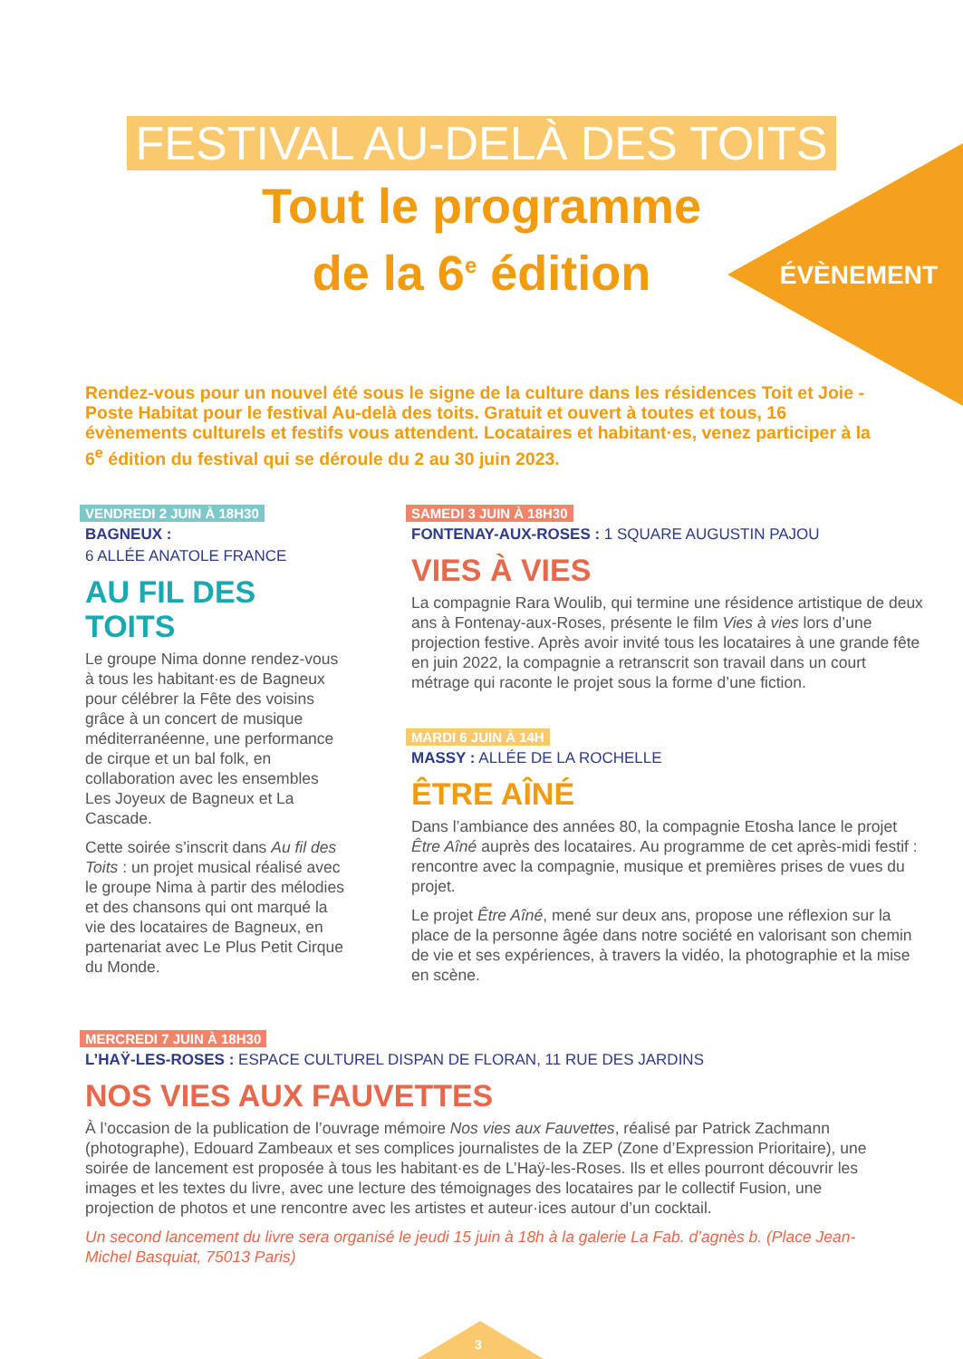ÉVÈNEMENT
FESTIVAL AU-DELÀ DES TOITS
Tout le programme
de la 6<sup>e</sup> édition
Rendez-vous pour un nouvel été sous le signe de la culture dans les résidences Toit et Joie - Poste Habitat pour le festival Au-delà des toits. Gratuit et ouvert à toutes et tous, 16 évènements culturels et festifs vous attendent. Locataires et habitant·es, venez participer à la 6<sup>e</sup> édition du festival qui se déroule du 2 au 30 juin 2023.
VENDREDI 2 JUIN À 18H30
BAGNEUX :
6 ALLÉE ANATOLE FRANCE
AU FIL DES TOITS
Le groupe Nima donne rendez-vous à tous les habitant·es de Bagneux pour célébrer la Fête des voisins grâce à un concert de musique méditerranéenne, une performance de cirque et un bal folk, en collaboration avec les ensembles Les Joyeux de Bagneux et La Cascade.
Cette soirée s’inscrit dans Au fil des Toits : un projet musical réalisé avec le groupe Nima à partir des mélodies et des chansons qui ont marqué la vie des locataires de Bagneux, en partenariat avec Le Plus Petit Cirque du Monde.
SAMEDI 3 JUIN À 18H30
FONTENAY-AUX-ROSES : 1 SQUARE AUGUSTIN PAJOU
VIES À VIES
La compagnie Rara Woulib, qui termine une résidence artistique de deux ans à Fontenay-aux-Roses, présente le film Vies à vies lors d’une projection festive. Après avoir invité tous les locataires à une grande fête en juin 2022, la compagnie a retranscrit son travail dans un court métrage qui raconte le projet sous la forme d’une fiction.
MARDI 6 JUIN À 14H
MASSY : ALLÉE DE LA ROCHELLE
ÊTRE AÎNÉ
Dans l’ambiance des années 80, la compagnie Etosha lance le projet Être Aîné auprès des locataires. Au programme de cet après-midi festif : rencontre avec la compagnie, musique et premières prises de vues du projet.
Le projet Être Aîné, mené sur deux ans, propose une réflexion sur la place de la personne âgée dans notre société en valorisant son chemin de vie et ses expériences, à travers la vidéo, la photographie et la mise en scène.
MERCREDI 7 JUIN À 18H30
L’HAŸ-LES-ROSES : ESPACE CULTUREL DISPAN DE FLORAN, 11 RUE DES JARDINS
NOS VIES AUX FAUVETTES
À l’occasion de la publication de l’ouvrage mémoire Nos vies aux Fauvettes, réalisé par Patrick Zachmann (photographe), Edouard Zambeaux et ses complices journalistes de la ZEP (Zone d’Expression Prioritaire), une soirée de lancement est proposée à tous les habitant·es de L’Haÿ-les-Roses. Ils et elles pourront découvrir les images et les textes du livre, avec une lecture des témoignages des locataires par le collectif Fusion, une projection de photos et une rencontre avec les artistes et auteur·ices autour d’un cocktail.
Un second lancement du livre sera organisé le jeudi 15 juin à 18h à la galerie La Fab. d’agnès b. (Place Jean-Michel Basquiat, 75013 Paris)
3